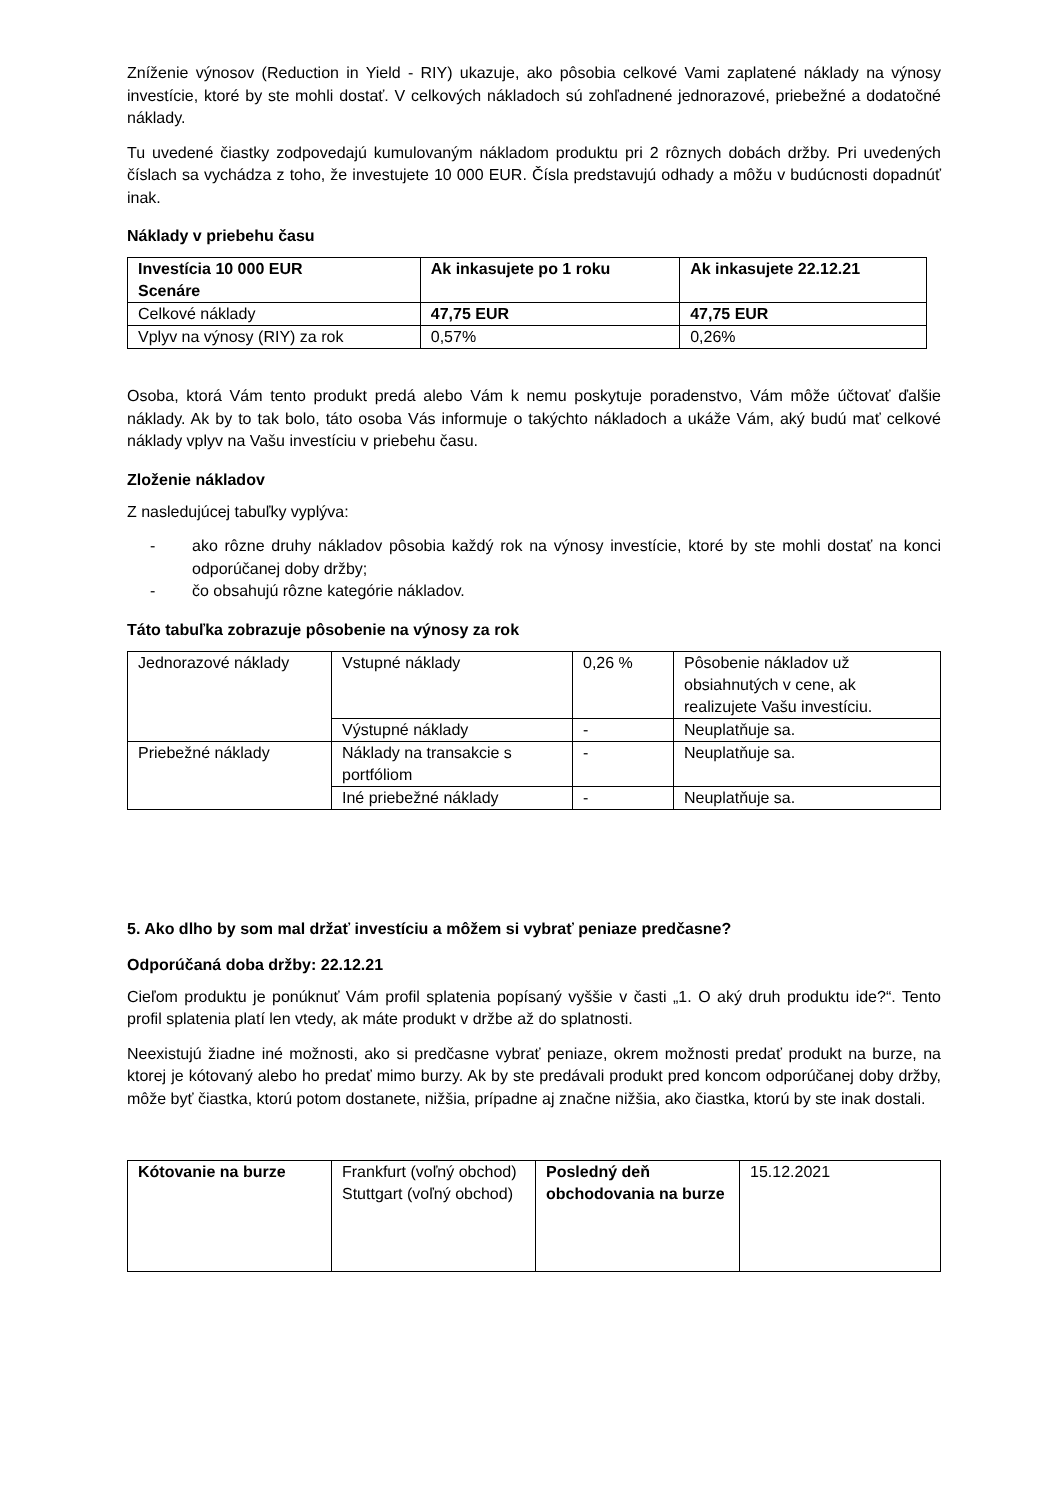Zníženie výnosov (Reduction in Yield - RIY) ukazuje, ako pôsobia celkové Vami zaplatené náklady na výnosy investície, ktoré by ste mohli dostať. V celkových nákladoch sú zohľadnené jednorazové, priebežné a dodatočné náklady.
Tu uvedené čiastky zodpovedajú kumulovaným nákladom produktu pri 2 rôznych dobách držby. Pri uvedených číslach sa vychádza z toho, že investujete 10 000 EUR. Čísla predstavujú odhady a môžu v budúcnosti dopadnúť inak.
Náklady v priebehu času
| Investícia 10 000 EUR Scenáre | Ak inkasujete po 1 roku | Ak inkasujete 22.12.21 |
| Celkové náklady | 47,75 EUR | 47,75 EUR |
| Vplyv na výnosy (RIY) za rok | 0,57% | 0,26% |
Osoba, ktorá Vám tento produkt predá alebo Vám k nemu poskytuje poradenstvo, Vám môže účtovať ďalšie náklady. Ak by to tak bolo, táto osoba Vás informuje o takýchto nákladoch a ukáže Vám, aký budú mať celkové náklady vplyv na Vašu investíciu v priebehu času.
Zloženie nákladov
Z nasledujúcej tabuľky vyplýva:
- ako rôzne druhy nákladov pôsobia každý rok na výnosy investície, ktoré by ste mohli dostať na konci odporúčanej doby držby;
- čo obsahujú rôzne kategórie nákladov.
Táto tabuľka zobrazuje pôsobenie na výnosy za rok
| Jednorazové náklady | Vstupné náklady | 0,26 % | Pôsobenie nákladov už obsiahnutých v cene, ak realizujete Vašu investíciu. |
| | Výstupné náklady | - | Neuplatňuje sa. |
| Priebežné náklady | Náklady na transakcie s portfóliom | - | Neuplatňuje sa. |
| | Iné priebežné náklady | - | Neuplatňuje sa. |
5. Ako dlho by som mal držať investíciu a môžem si vybrať peniaze predčasne?
Odporúčaná doba držby: 22.12.21
Cieľom produktu je ponúknuť Vám profil splatenia popísaný vyššie v časti „1. O aký druh produktu ide?“. Tento profil splatenia platí len vtedy, ak máte produkt v držbe až do splatnosti.
Neexistujú žiadne iné možnosti, ako si predčasne vybrať peniaze, okrem možnosti predať produkt na burze, na ktorej je kótovaný alebo ho predať mimo burzy. Ak by ste predávali produkt pred koncom odporúčanej doby držby, môže byť čiastka, ktorú potom dostanete, nižšia, prípadne aj značne nižšia, ako čiastka, ktorú by ste inak dostali.
| Kótovanie na burze | Frankfurt (voľný obchod) Stuttgart (voľný obchod) | Posledný deň obchodovania na burze | 15.12.2021 |